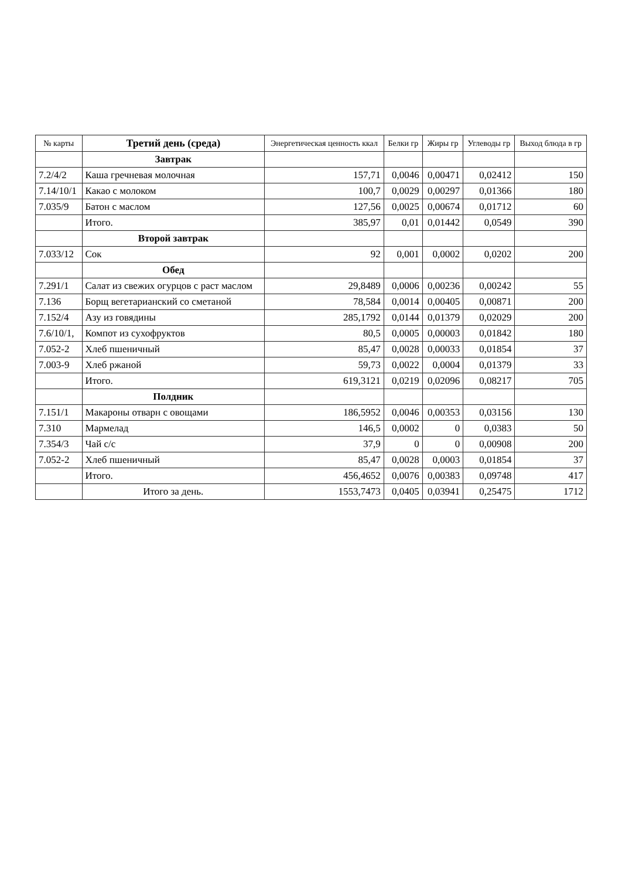| № карты | Третий день (среда) | Энергетическая ценность ккал | Белки гр | Жиры гр | Углеводы гр | Выход блюда в гр |
| --- | --- | --- | --- | --- | --- | --- |
| | Завтрак | | | | | |
| 7.2/4/2 | Каша гречневая молочная | 157,71 | 0,0046 | 0,00471 | 0,02412 | 150 |
| 7.14/10/1 | Какао с молоком | 100,7 | 0,0029 | 0,00297 | 0,01366 | 180 |
| 7.035/9 | Батон с маслом | 127,56 | 0,0025 | 0,00674 | 0,01712 | 60 |
| | Итого. | 385,97 | 0,01 | 0,01442 | 0,0549 | 390 |
| | Второй завтрак | | | | | |
| 7.033/12 | Сок | 92 | 0,001 | 0,0002 | 0,0202 | 200 |
| | Обед | | | | | |
| 7.291/1 | Салат из свежих огурцов с раст маслом | 29,8489 | 0,0006 | 0,00236 | 0,00242 | 55 |
| 7.136 | Борщ вегетарианский со сметаной | 78,584 | 0,0014 | 0,00405 | 0,00871 | 200 |
| 7.152/4 | Азу из говядины | 285,1792 | 0,0144 | 0,01379 | 0,02029 | 200 |
| 7.6/10/1, | Компот из сухофруктов | 80,5 | 0,0005 | 0,00003 | 0,01842 | 180 |
| 7.052-2 | Хлеб пшеничный | 85,47 | 0,0028 | 0,00033 | 0,01854 | 37 |
| 7.003-9 | Хлеб ржаной | 59,73 | 0,0022 | 0,0004 | 0,01379 | 33 |
| | Итого. | 619,3121 | 0,0219 | 0,02096 | 0,08217 | 705 |
| | Полдник | | | | | |
| 7.151/1 | Макароны отварн с овощами | 186,5952 | 0,0046 | 0,00353 | 0,03156 | 130 |
| 7.310 | Мармелад | 146,5 | 0,0002 | 0 | 0,0383 | 50 |
| 7.354/3 | Чай с/с | 37,9 | 0 | 0 | 0,00908 | 200 |
| 7.052-2 | Хлеб пшеничный | 85,47 | 0,0028 | 0,0003 | 0,01854 | 37 |
| | Итого. | 456,4652 | 0,0076 | 0,00383 | 0,09748 | 417 |
| | Итого за день. | 1553,7473 | 0,0405 | 0,03941 | 0,25475 | 1712 |